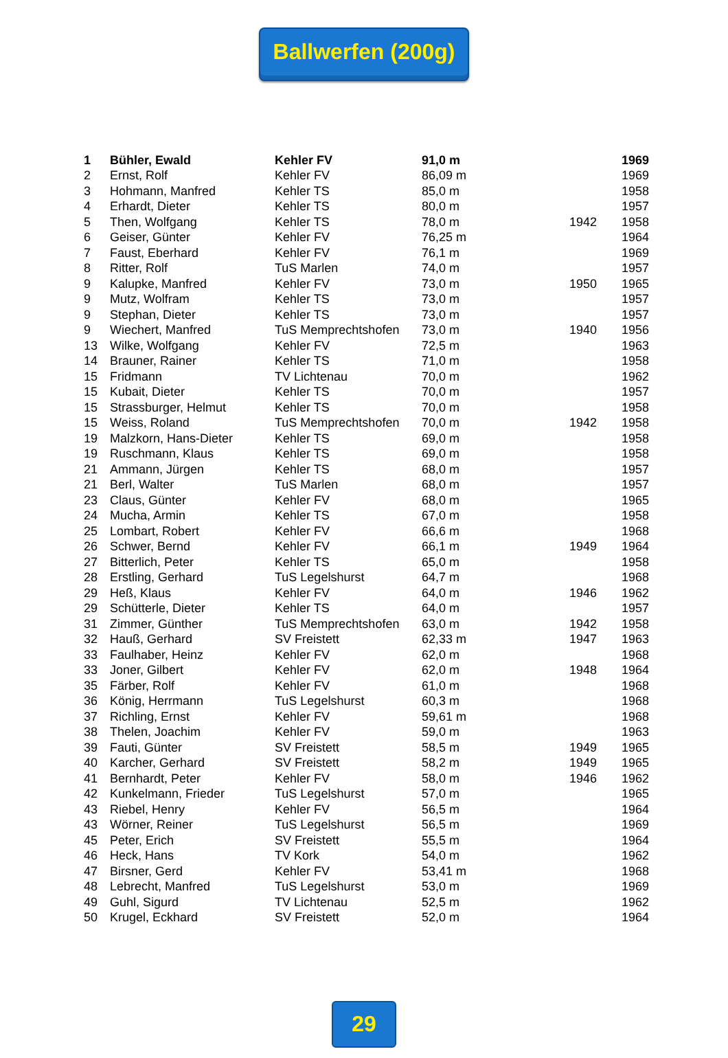Ballwerfen (200g)
| 1 | Bühler, Ewald | Kehler FV | 91,0 m | | 1969 |
| 2 | Ernst, Rolf | Kehler FV | 86,09 m | | 1969 |
| 3 | Hohmann, Manfred | Kehler TS | 85,0 m | | 1958 |
| 4 | Erhardt, Dieter | Kehler TS | 80,0 m | | 1957 |
| 5 | Then, Wolfgang | Kehler TS | 78,0 m | 1942 | 1958 |
| 6 | Geiser, Günter | Kehler FV | 76,25 m | | 1964 |
| 7 | Faust, Eberhard | Kehler FV | 76,1 m | | 1969 |
| 8 | Ritter, Rolf | TuS Marlen | 74,0 m | | 1957 |
| 9 | Kalupke, Manfred | Kehler FV | 73,0 m | 1950 | 1965 |
| 9 | Mutz, Wolfram | Kehler TS | 73,0 m | | 1957 |
| 9 | Stephan, Dieter | Kehler TS | 73,0 m | | 1957 |
| 9 | Wiechert, Manfred | TuS Memprechtshofen | 73,0 m | 1940 | 1956 |
| 13 | Wilke, Wolfgang | Kehler FV | 72,5 m | | 1963 |
| 14 | Brauner, Rainer | Kehler TS | 71,0 m | | 1958 |
| 15 | Fridmann | TV Lichtenau | 70,0 m | | 1962 |
| 15 | Kubait, Dieter | Kehler TS | 70,0 m | | 1957 |
| 15 | Strassburger, Helmut | Kehler TS | 70,0 m | | 1958 |
| 15 | Weiss, Roland | TuS Memprechtshofen | 70,0 m | 1942 | 1958 |
| 19 | Malzkorn, Hans-Dieter | Kehler TS | 69,0 m | | 1958 |
| 19 | Ruschmann, Klaus | Kehler TS | 69,0 m | | 1958 |
| 21 | Ammann, Jürgen | Kehler TS | 68,0 m | | 1957 |
| 21 | Berl, Walter | TuS Marlen | 68,0 m | | 1957 |
| 23 | Claus, Günter | Kehler FV | 68,0 m | | 1965 |
| 24 | Mucha, Armin | Kehler TS | 67,0 m | | 1958 |
| 25 | Lombart, Robert | Kehler FV | 66,6 m | | 1968 |
| 26 | Schwer, Bernd | Kehler FV | 66,1 m | 1949 | 1964 |
| 27 | Bitterlich, Peter | Kehler TS | 65,0 m | | 1958 |
| 28 | Erstling, Gerhard | TuS Legelshurst | 64,7 m | | 1968 |
| 29 | Heß, Klaus | Kehler FV | 64,0 m | 1946 | 1962 |
| 29 | Schütterle, Dieter | Kehler TS | 64,0 m | | 1957 |
| 31 | Zimmer, Günther | TuS Memprechtshofen | 63,0 m | 1942 | 1958 |
| 32 | Hauß, Gerhard | SV Freistett | 62,33 m | 1947 | 1963 |
| 33 | Faulhaber, Heinz | Kehler FV | 62,0 m | | 1968 |
| 33 | Joner, Gilbert | Kehler FV | 62,0 m | 1948 | 1964 |
| 35 | Färber, Rolf | Kehler FV | 61,0 m | | 1968 |
| 36 | König, Herrmann | TuS Legelshurst | 60,3 m | | 1968 |
| 37 | Richling, Ernst | Kehler FV | 59,61 m | | 1968 |
| 38 | Thelen, Joachim | Kehler FV | 59,0 m | | 1963 |
| 39 | Fauti, Günter | SV Freistett | 58,5 m | 1949 | 1965 |
| 40 | Karcher, Gerhard | SV Freistett | 58,2 m | 1949 | 1965 |
| 41 | Bernhardt, Peter | Kehler FV | 58,0 m | 1946 | 1962 |
| 42 | Kunkelmann, Frieder | TuS Legelshurst | 57,0 m | | 1965 |
| 43 | Riebel, Henry | Kehler FV | 56,5 m | | 1964 |
| 43 | Wörner, Reiner | TuS Legelshurst | 56,5 m | | 1969 |
| 45 | Peter, Erich | SV Freistett | 55,5 m | | 1964 |
| 46 | Heck, Hans | TV Kork | 54,0 m | | 1962 |
| 47 | Birsner, Gerd | Kehler FV | 53,41 m | | 1968 |
| 48 | Lebrecht, Manfred | TuS Legelshurst | 53,0 m | | 1969 |
| 49 | Guhl, Sigurd | TV Lichtenau | 52,5 m | | 1962 |
| 50 | Krugel, Eckhard | SV Freistett | 52,0 m | | 1964 |
29